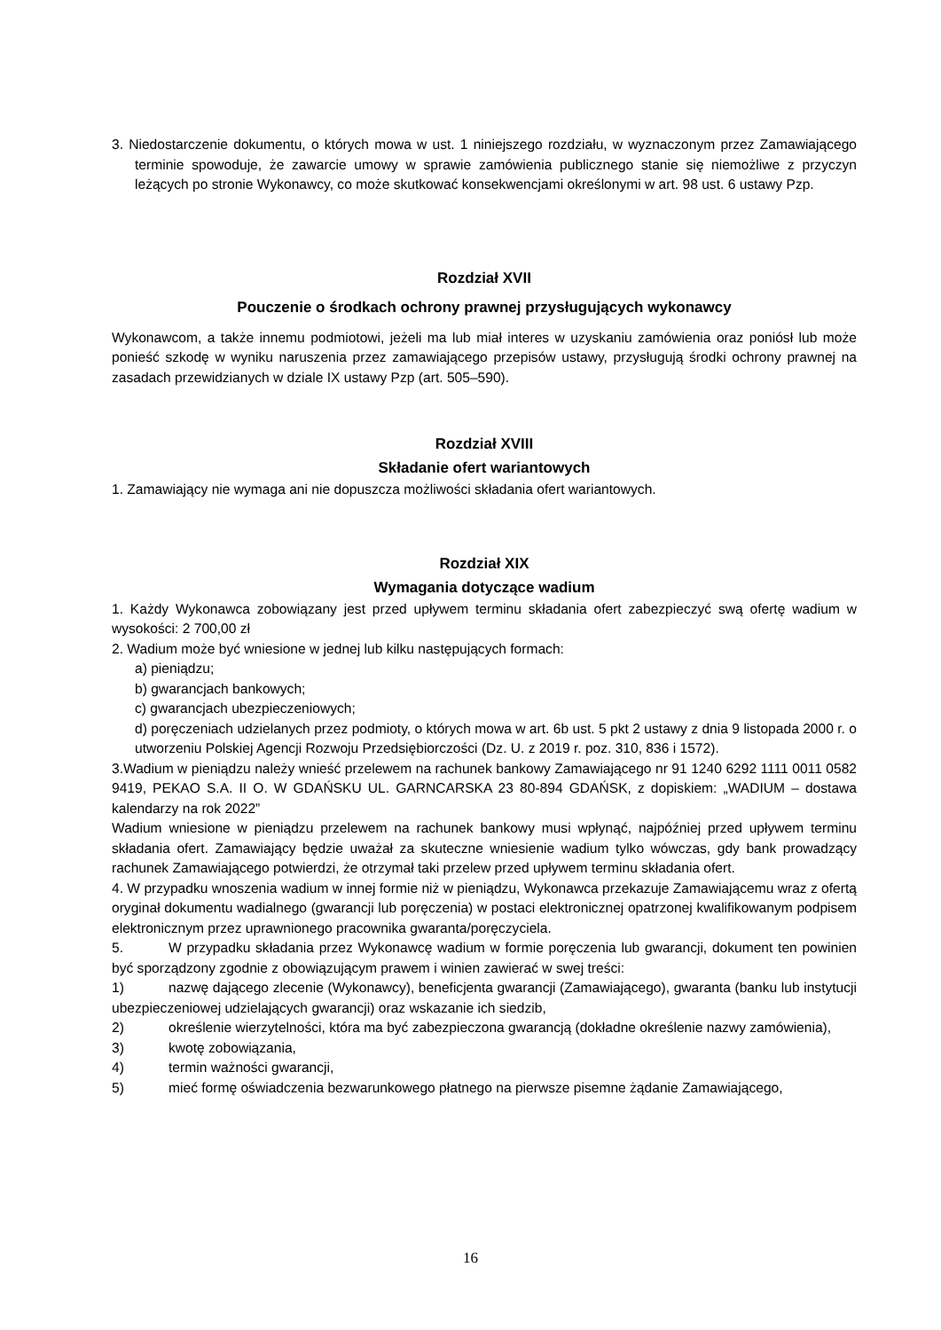3. Niedostarczenie dokumentu, o których mowa w ust. 1 niniejszego rozdziału, w wyznaczonym przez Zamawiającego terminie spowoduje, że zawarcie umowy w sprawie zamówienia publicznego stanie się niemożliwe z przyczyn leżących po stronie Wykonawcy, co może skutkować konsekwencjami określonymi w art. 98 ust. 6 ustawy Pzp.
Rozdział XVII
Pouczenie o środkach ochrony prawnej przysługujących wykonawcy
Wykonawcom, a także innemu podmiotowi, jeżeli ma lub miał interes w uzyskaniu zamówienia oraz poniósł lub może ponieść szkodę w wyniku naruszenia przez zamawiającego przepisów ustawy, przysługują środki ochrony prawnej na zasadach przewidzianych w dziale IX ustawy Pzp (art. 505–590).
Rozdział XVIII
Składanie ofert wariantowych
1. Zamawiający nie wymaga ani nie dopuszcza możliwości składania ofert wariantowych.
Rozdział XIX
Wymagania dotyczące wadium
1. Każdy Wykonawca zobowiązany jest przed upływem terminu składania ofert zabezpieczyć swą ofertę wadium w wysokości: 2 700,00 zł
2. Wadium może być wniesione w jednej lub kilku następujących formach:
a) pieniądzu;
b) gwarancjach bankowych;
c) gwarancjach ubezpieczeniowych;
d) poręczeniach udzielanych przez podmioty, o których mowa w art. 6b ust. 5 pkt 2 ustawy z dnia 9 listopada 2000 r. o utworzeniu Polskiej Agencji Rozwoju Przedsiębiorczości (Dz. U. z 2019 r. poz. 310, 836 i 1572).
3.Wadium w pieniądzu należy wnieść przelewem na rachunek bankowy Zamawiającego nr 91 1240 6292 1111 0011 0582 9419, PEKAO S.A. II O. W GDAŃSKU UL. GARNCARSKA 23 80-894 GDAŃSK, z dopiskiem: „WADIUM – dostawa kalendarzy na rok 2022”
Wadium wniesione w pieniądzu przelewem na rachunek bankowy musi wpłynąć, najpóźniej przed upływem terminu składania ofert. Zamawiający będzie uważał za skuteczne wniesienie wadium tylko wówczas, gdy bank prowadzący rachunek Zamawiającego potwierdzi, że otrzymał taki przelew przed upływem terminu składania ofert.
4. W przypadku wnoszenia wadium w innej formie niż w pieniądzu, Wykonawca przekazuje Zamawiającemu wraz z ofertą oryginał dokumentu wadialnego (gwarancji lub poręczenia) w postaci elektronicznej opatrzonej kwalifikowanym podpisem elektronicznym przez uprawnionego pracownika gwaranta/poręczyciela.
5. W przypadku składania przez Wykonawcę wadium w formie poręczenia lub gwarancji, dokument ten powinien być sporządzony zgodnie z obowiązującym prawem i winien zawierać w swej treści:
1) nazwę dającego zlecenie (Wykonawcy), beneficjenta gwarancji (Zamawiającego), gwaranta (banku lub instytucji ubezpieczeniowej udzielających gwarancji) oraz wskazanie ich siedzib,
2) określenie wierzytelności, która ma być zabezpieczona gwarancją (dokładne określenie nazwy zamówienia),
3) kwotę zobowiązania,
4) termin ważności gwarancji,
5) mieć formę oświadczenia bezwarunkowego płatnego na pierwsze pisemne żądanie Zamawiającego,
16